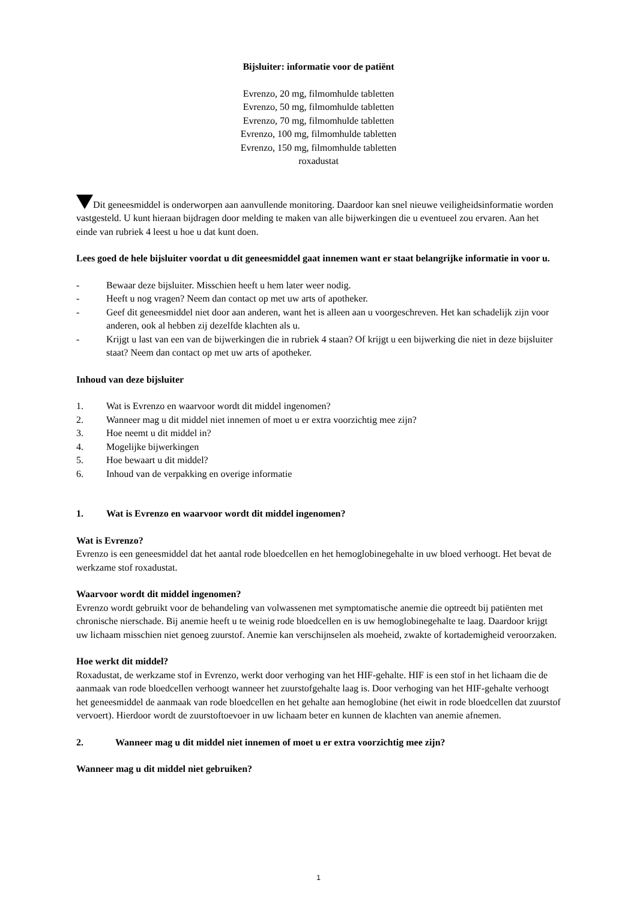Bijsluiter: informatie voor de patiënt
Evrenzo, 20 mg, filmomhulde tabletten
Evrenzo, 50 mg, filmomhulde tabletten
Evrenzo, 70 mg, filmomhulde tabletten
Evrenzo, 100 mg, filmomhulde tabletten
Evrenzo, 150 mg, filmomhulde tabletten
roxadustat
Dit geneesmiddel is onderworpen aan aanvullende monitoring. Daardoor kan snel nieuwe veiligheidsinformatie worden vastgesteld. U kunt hieraan bijdragen door melding te maken van alle bijwerkingen die u eventueel zou ervaren. Aan het einde van rubriek 4 leest u hoe u dat kunt doen.
Lees goed de hele bijsluiter voordat u dit geneesmiddel gaat innemen want er staat belangrijke informatie in voor u.
- Bewaar deze bijsluiter. Misschien heeft u hem later weer nodig.
- Heeft u nog vragen? Neem dan contact op met uw arts of apotheker.
- Geef dit geneesmiddel niet door aan anderen, want het is alleen aan u voorgeschreven. Het kan schadelijk zijn voor anderen, ook al hebben zij dezelfde klachten als u.
- Krijgt u last van een van de bijwerkingen die in rubriek 4 staan? Of krijgt u een bijwerking die niet in deze bijsluiter staat? Neem dan contact op met uw arts of apotheker.
Inhoud van deze bijsluiter
1. Wat is Evrenzo en waarvoor wordt dit middel ingenomen?
2. Wanneer mag u dit middel niet innemen of moet u er extra voorzichtig mee zijn?
3. Hoe neemt u dit middel in?
4. Mogelijke bijwerkingen
5. Hoe bewaart u dit middel?
6. Inhoud van de verpakking en overige informatie
1. Wat is Evrenzo en waarvoor wordt dit middel ingenomen?
Wat is Evrenzo?
Evrenzo is een geneesmiddel dat het aantal rode bloedcellen en het hemoglobinegehalte in uw bloed verhoogt. Het bevat de werkzame stof roxadustat.
Waarvoor wordt dit middel ingenomen?
Evrenzo wordt gebruikt voor de behandeling van volwassenen met symptomatische anemie die optreedt bij patiënten met chronische nierschade. Bij anemie heeft u te weinig rode bloedcellen en is uw hemoglobinegehalte te laag. Daardoor krijgt uw lichaam misschien niet genoeg zuurstof. Anemie kan verschijnselen als moeheid, zwakte of kortademigheid veroorzaken.
Hoe werkt dit middel?
Roxadustat, de werkzame stof in Evrenzo, werkt door verhoging van het HIF-gehalte. HIF is een stof in het lichaam die de aanmaak van rode bloedcellen verhoogt wanneer het zuurstofgehalte laag is. Door verhoging van het HIF-gehalte verhoogt het geneesmiddel de aanmaak van rode bloedcellen en het gehalte aan hemoglobine (het eiwit in rode bloedcellen dat zuurstof vervoert). Hierdoor wordt de zuurstoftoevoer in uw lichaam beter en kunnen de klachten van anemie afnemen.
2. Wanneer mag u dit middel niet innemen of moet u er extra voorzichtig mee zijn?
Wanneer mag u dit middel niet gebruiken?
1